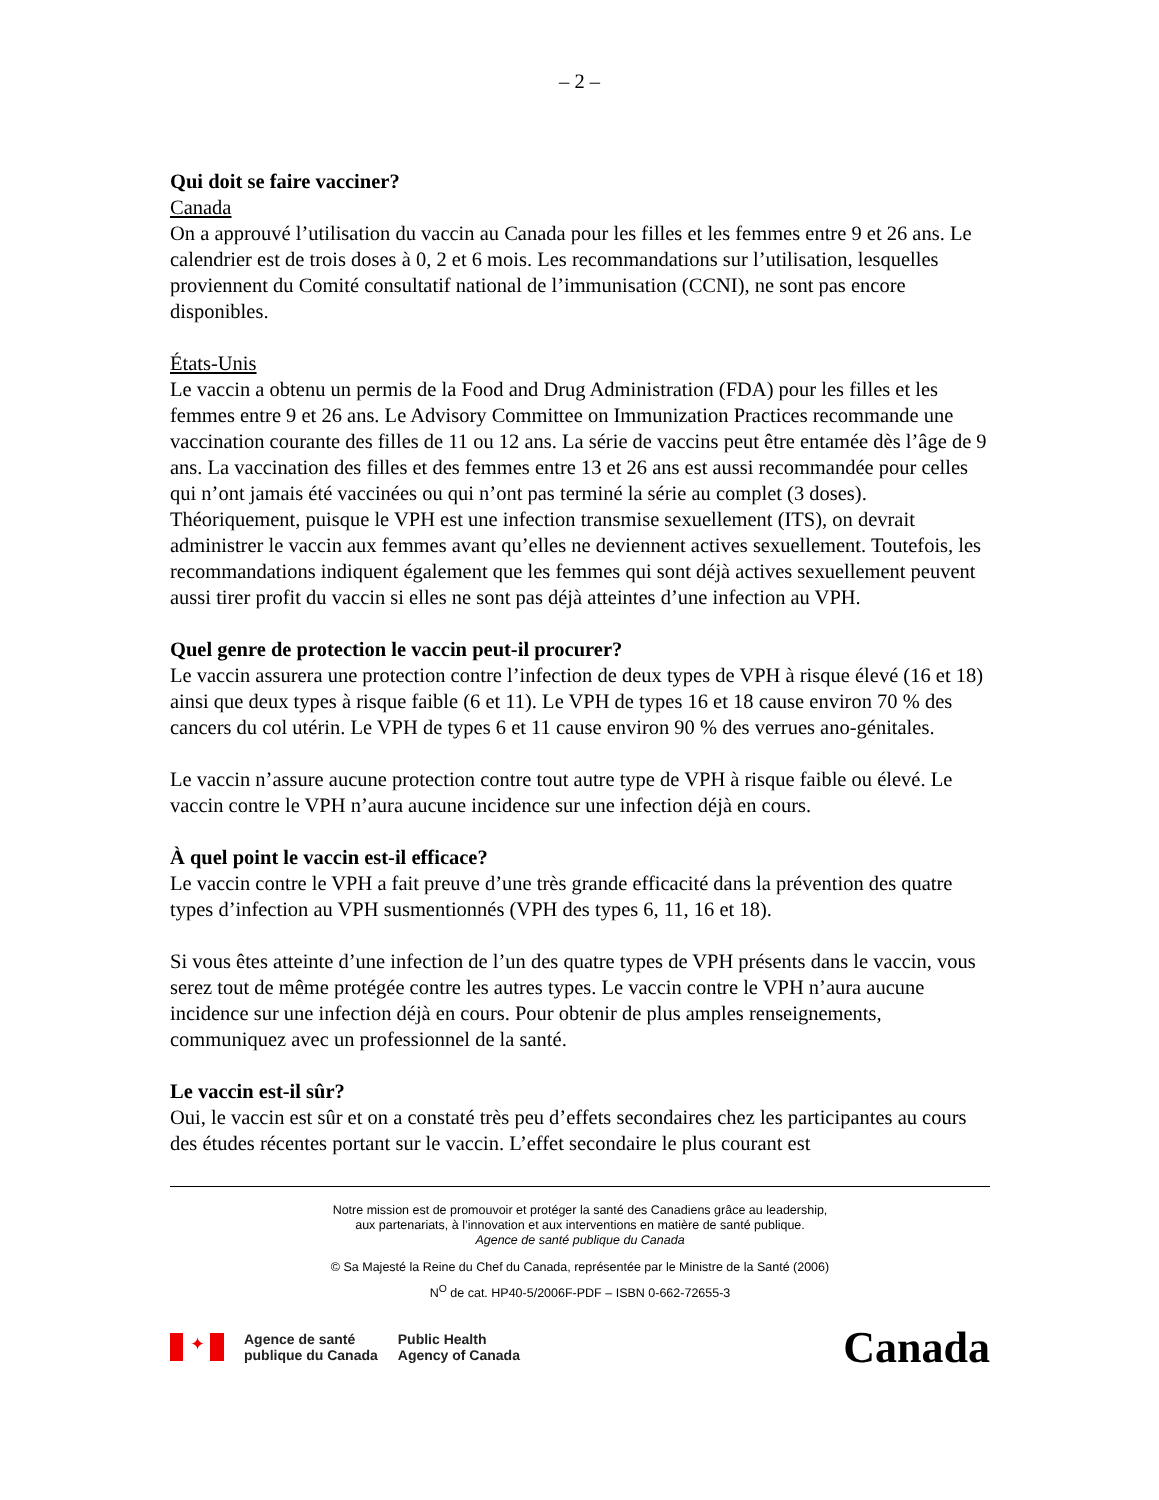– 2 –
Qui doit se faire vacciner?
Canada
On a approuvé l’utilisation du vaccin au Canada pour les filles et les femmes entre 9 et 26 ans. Le calendrier est de trois doses à 0, 2 et 6 mois. Les recommandations sur l’utilisation, lesquelles proviennent du Comité consultatif national de l’immunisation (CCNI), ne sont pas encore disponibles.
États-Unis
Le vaccin a obtenu un permis de la Food and Drug Administration (FDA) pour les filles et les femmes entre 9 et 26 ans. Le Advisory Committee on Immunization Practices recommande une vaccination courante des filles de 11 ou 12 ans. La série de vaccins peut être entamée dès l’âge de 9 ans. La vaccination des filles et des femmes entre 13 et 26 ans est aussi recommandée pour celles qui n’ont jamais été vaccinées ou qui n’ont pas terminé la série au complet (3 doses). Théoriquement, puisque le VPH est une infection transmise sexuellement (ITS), on devrait administrer le vaccin aux femmes avant qu’elles ne deviennent actives sexuellement. Toutefois, les recommandations indiquent également que les femmes qui sont déjà actives sexuellement peuvent aussi tirer profit du vaccin si elles ne sont pas déjà atteintes d’une infection au VPH.
Quel genre de protection le vaccin peut-il procurer?
Le vaccin assurera une protection contre l’infection de deux types de VPH à risque élevé (16 et 18) ainsi que deux types à risque faible (6 et 11). Le VPH de types 16 et 18 cause environ 70 % des cancers du col utérin. Le VPH de types 6 et 11 cause environ 90 % des verrues ano-génitales.
Le vaccin n’assure aucune protection contre tout autre type de VPH à risque faible ou élevé. Le vaccin contre le VPH n’aura aucune incidence sur une infection déjà en cours.
À quel point le vaccin est-il efficace?
Le vaccin contre le VPH a fait preuve d’une très grande efficacité dans la prévention des quatre types d’infection au VPH susmentionnés (VPH des types 6, 11, 16 et 18).
Si vous êtes atteinte d’une infection de l’un des quatre types de VPH présents dans le vaccin, vous serez tout de même protégée contre les autres types. Le vaccin contre le VPH n’aura aucune incidence sur une infection déjà en cours. Pour obtenir de plus amples renseignements, communiquez avec un professionnel de la santé.
Le vaccin est-il sûr?
Oui, le vaccin est sûr et on a constaté très peu d’effets secondaires chez les participantes au cours des études récentes portant sur le vaccin. L’effet secondaire le plus courant est
Notre mission est de promouvoir et protéger la santé des Canadiens grâce au leadership,
aux partenariats, à l’innovation et aux interventions en matière de santé publique.
Agence de santé publique du Canada
© Sa Majesté la Reine du Chef du Canada, représentée par le Ministre de la Santé (2006)
N<sup>O</sup> de cat. HP40-5/2006F-PDF – ISBN 0-662-72655-3
✦
Agence de santé
publique du Canada
Public Health
Agency of Canada
Canada